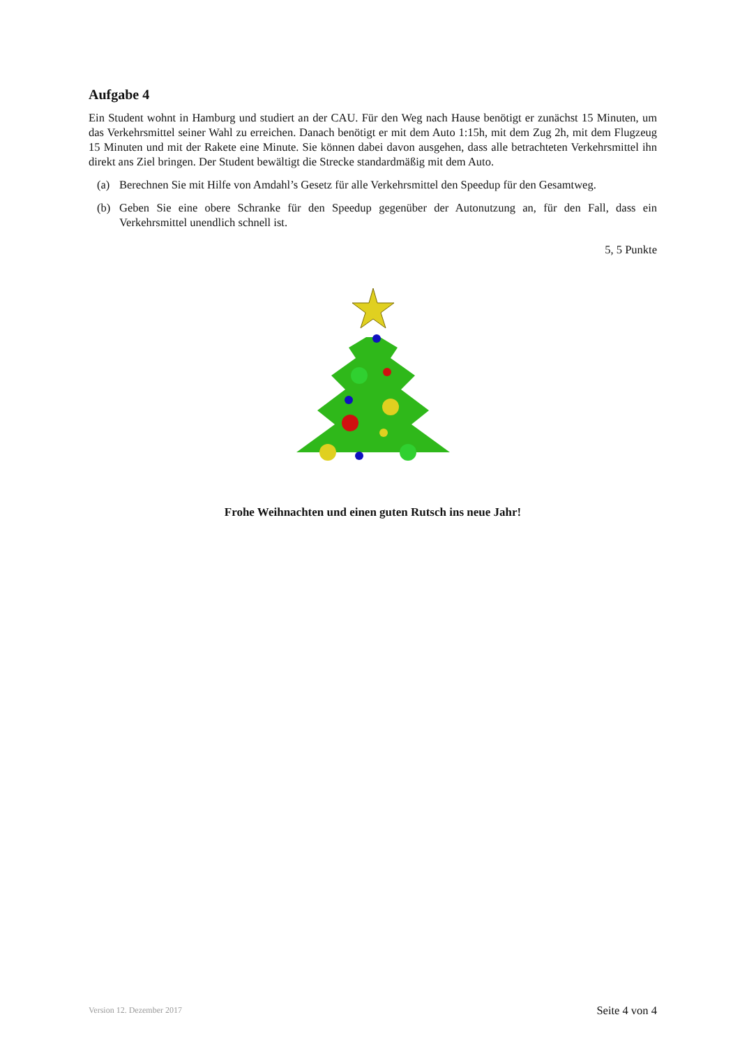Aufgabe 4
Ein Student wohnt in Hamburg und studiert an der CAU. Für den Weg nach Hause benötigt er zunächst 15 Minuten, um das Verkehrsmittel seiner Wahl zu erreichen. Danach benötigt er mit dem Auto 1:15h, mit dem Zug 2h, mit dem Flugzeug 15 Minuten und mit der Rakete eine Minute. Sie können dabei davon ausgehen, dass alle betrachteten Verkehrsmittel ihn direkt ans Ziel bringen. Der Student bewältigt die Strecke standardmäßig mit dem Auto.
(a) Berechnen Sie mit Hilfe von Amdahl’s Gesetz für alle Verkehrsmittel den Speedup für den Gesamtweg.
(b) Geben Sie eine obere Schranke für den Speedup gegenüber der Autonutzung an, für den Fall, dass ein Verkehrsmittel unendlich schnell ist.
5, 5 Punkte
Frohe Weihnachten und einen guten Rutsch ins neue Jahr!
Version 12. Dezember 2017 Seite 4 von 4